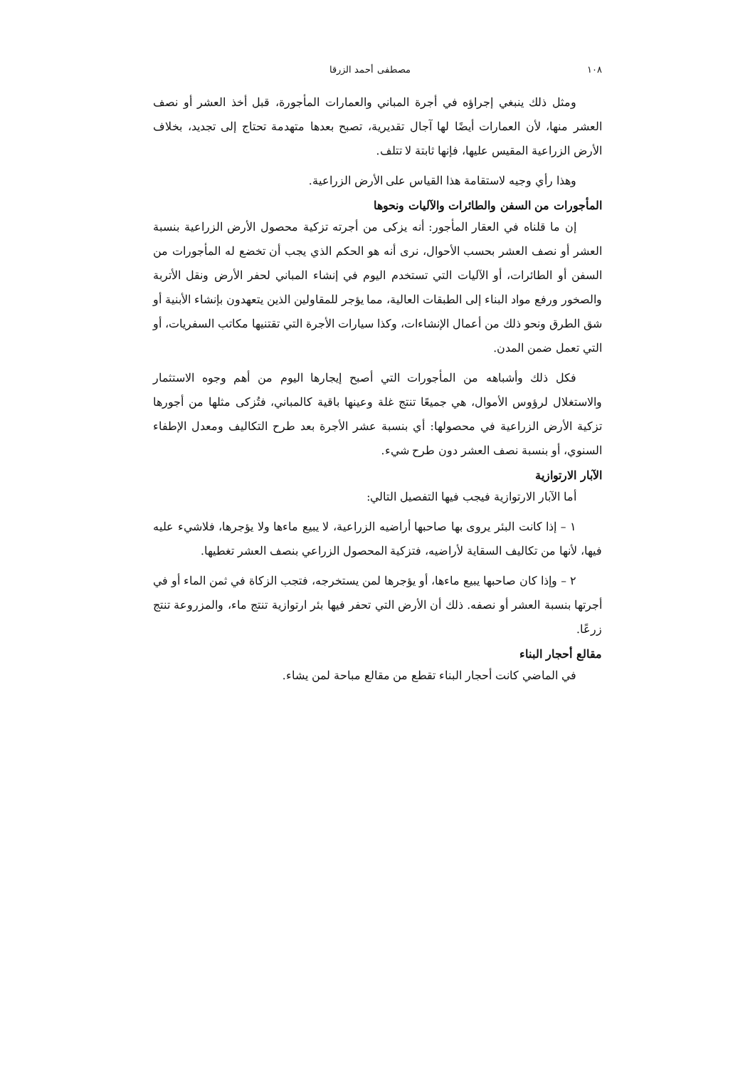١٠٨ مصطفى أحمد الزرقا
ومثل ذلك ينبغي إجراؤه في أجرة المباني والعمارات المأجورة، قبل أخذ العشر أو نصف العشر منها، لأن العمارات أيضًا لها آجال تقديرية، تصبح بعدها متهدمة تحتاج إلى تجديد، بخلاف الأرض الزراعية المقيس عليها، فإنها ثابتة لا تتلف.
وهذا رأي وجيه لاستقامة هذا القياس على الأرض الزراعية.
المأجورات من السفن والطائرات والآليات ونحوها
إن ما قلناه في العقار المأجور: أنه يزكى من أجرته تزكية محصول الأرض الزراعية بنسبة العشر أو نصف العشر بحسب الأحوال، نرى أنه هو الحكم الذي يجب أن تخضع له المأجورات من السفن أو الطائرات، أو الآليات التي تستخدم اليوم في إنشاء المباني لحفر الأرض ونقل الأتربة والصخور ورفع مواد البناء إلى الطبقات العالية، مما يؤجر للمقاولين الذين يتعهدون بإنشاء الأبنية أو شق الطرق ونحو ذلك من أعمال الإنشاءات، وكذا سيارات الأجرة التي تقتنيها مكاتب السفريات، أو التي تعمل ضمن المدن.
فكل ذلك وأشباهه من المأجورات التي أصبح إيجارها اليوم من أهم وجوه الاستثمار والاستغلال لرؤوس الأموال، هي جميعًا تنتج غلة وعينها باقية كالمباني، فتُزكى مثلها من أجورها تزكية الأرض الزراعية في محصولها: أي بنسبة عشر الأجرة بعد طرح التكاليف ومعدل الإطفاء السنوي، أو بنسبة نصف العشر دون طرح شيء.
الآبار الارتوازية
أما الآبار الارتوازية فيجب فيها التفصيل التالي:
١ – إذا كانت البئر يروى بها صاحبها أراضيه الزراعية، لا يبيع ماءها ولا يؤجرها، فلاشيء عليه فيها، لأنها من تكاليف السقاية لأراضيه، فتزكية المحصول الزراعي بنصف العشر تغطيها.
٢ – وإذا كان صاحبها يبيع ماءها، أو يؤجرها لمن يستخرجه، فتجب الزكاة في ثمن الماء أو في أجرتها بنسبة العشر أو نصفه. ذلك أن الأرض التي تحفر فيها بئر ارتوازية تنتج ماء، والمزروعة تنتج زرعًا.
مقالع أحجار البناء
في الماضي كانت أحجار البناء تقطع من مقالع مباحة لمن يشاء.